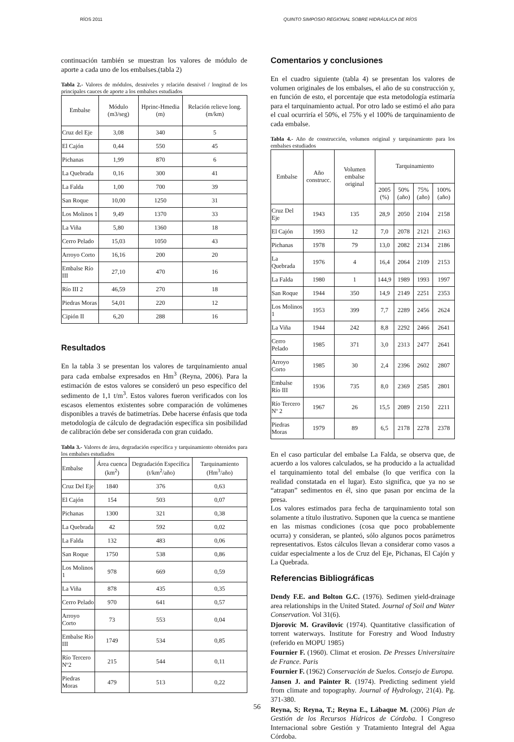RÍOS 2011 QUINTO SIMPOSIO REGIONAL SOBRE HIDRÁULICA DE RÍOS
continuación también se muestran los valores de módulo de aporte a cada uno de los embalses.(tabla 2)
Tabla 2.- Valores de módulos, desniveles y relación desnivel / longitud de los principales cauces de aporte a los embalses estudiados
| Embalse | Módulo (m3/seg) | Hprinc-Hmedia (m) | Relación relieve long. (m/km) |
| --- | --- | --- | --- |
| Cruz del Eje | 3,08 | 340 | 5 |
| El Cajón | 0,44 | 550 | 45 |
| Pichanas | 1,99 | 870 | 6 |
| La Quebrada | 0,16 | 300 | 41 |
| La Falda | 1,00 | 700 | 39 |
| San Roque | 10,00 | 1250 | 31 |
| Los Molinos 1 | 9,49 | 1370 | 33 |
| La Viña | 5,80 | 1360 | 18 |
| Cerro Pelado | 15,03 | 1050 | 43 |
| Arroyo Corto | 16,16 | 200 | 20 |
| Embalse Río III | 27,10 | 470 | 16 |
| Río III 2 | 46,59 | 270 | 18 |
| Piedras Moras | 54,01 | 220 | 12 |
| Cipión II | 6,20 | 288 | 16 |
Resultados
En la tabla 3 se presentan los valores de tarquinamiento anual para cada embalse expresados en Hm<sup>3</sup> (Reyna, 2006). Para la estimación de estos valores se consideró un peso específico del sedimento de 1,1 t/m<sup>3</sup>. Estos valores fueron verificados con los escasos elementos existentes sobre comparación de volúmenes disponibles a través de batimetrías. Debe hacerse énfasis que toda metodología de cálculo de degradación específica sin posibilidad de calibración debe ser considerada con gran cuidado.
Tabla 3.- Valores de área, degradación específica y tarquinamiento obtenidos para los embalses estudiados
| Embalse | Área cuenca (km<sup>2</sup>) | Degradación Específica (t/km<sup>2</sup>/año) | Tarquinamiento (Hm<sup>3</sup>/año) |
| --- | --- | --- | --- |
| Cruz Del Eje | 1840 | 376 | 0,63 |
| El Cajón | 154 | 503 | 0,07 |
| Pichanas | 1300 | 321 | 0,38 |
| La Quebrada | 42 | 592 | 0,02 |
| La Falda | 132 | 483 | 0,06 |
| San Roque | 1750 | 538 | 0,86 |
| Los Molinos 1 | 978 | 669 | 0,59 |
| La Viña | 878 | 435 | 0,35 |
| Cerro Pelado | 970 | 641 | 0,57 |
| Arroyo Corto | 73 | 553 | 0,04 |
| Embalse Río III | 1749 | 534 | 0,85 |
| Río Tercero Nº2 | 215 | 544 | 0,11 |
| Piedras Moras | 479 | 513 | 0,22 |
Comentarios y conclusiones
En el cuadro siguiente (tabla 4) se presentan los valores de volumen originales de los embalses, el año de su construcción y, en función de esto, el porcentaje que esta metodología estimaría para el tarquinamiento actual. Por otro lado se estimó el año para el cual ocurriría el 50%, el 75% y el 100% de tarquinamiento de cada embalse.
Tabla 4.- Año de construcción, volumen original y tarquinamiento para los embalses estudiados
| Embalse | Año construcc. | Volumen embalse original | Tarquinamiento | | | |
| --- | --- | --- | --- | --- | --- | --- |
| | | | 2005 (%) | 50% (año) | 75% (año) | 100% (año) |
| Cruz Del Eje | 1943 | 135 | 28,9 | 2050 | 2104 | 2158 |
| El Cajón | 1993 | 12 | 7,0 | 2078 | 2121 | 2163 |
| Pichanas | 1978 | 79 | 13,0 | 2082 | 2134 | 2186 |
| La Quebrada | 1976 | 4 | 16,4 | 2064 | 2109 | 2153 |
| La Falda | 1980 | 1 | 144,9 | 1989 | 1993 | 1997 |
| San Roque | 1944 | 350 | 14,9 | 2149 | 2251 | 2353 |
| Los Molinos 1 | 1953 | 399 | 7,7 | 2289 | 2456 | 2624 |
| La Viña | 1944 | 242 | 8,8 | 2292 | 2466 | 2641 |
| Cerro Pelado | 1985 | 371 | 3,0 | 2313 | 2477 | 2641 |
| Arroyo Corto | 1985 | 30 | 2,4 | 2396 | 2602 | 2807 |
| Embalse Río III | 1936 | 735 | 8,0 | 2369 | 2585 | 2801 |
| Río Tercero Nº 2 | 1967 | 26 | 15,5 | 2089 | 2150 | 2211 |
| Piedras Moras | 1979 | 89 | 6,5 | 2178 | 2278 | 2378 |
En el caso particular del embalse La Falda, se observa que, de acuerdo a los valores calculados, se ha producido a la actualidad el tarquinamiento total del embalse (lo que verifica con la realidad constatada en el lugar). Esto significa, que ya no se “atrapan” sedimentos en él, sino que pasan por encima de la presa.
Los valores estimados para fecha de tarquinamiento total son solamente a título ilustrativo. Suponen que la cuenca se mantiene en las mismas condiciones (cosa que poco probablemente ocurra) y consideran, se planteó, sólo algunos pocos parámetros representativos. Estos cálculos llevan a considerar como vasos a cuidar especialmente a los de Cruz del Eje, Pichanas, El Cajón y La Quebrada.
Referencias Bibliográficas
Dendy F.E. and Bolton G.C. (1976). Sedimen yield-drainage area relationships in the United Stated. Journal of Soil and Water Conservation. Vol 31(6).
Djorovic M. Gravilovic (1974). Quantitative classification of torrent waterways. Institute for Forestry and Wood Industry (referido en MOPU 1985)
Fournier F. (1960). Climat et erosion. De Presses Universitaire de France. Paris
Fournier F. (1962) Conservación de Suelos. Consejo de Europa.
Jansen J. and Painter R. (1974). Predicting sediment yield from climate and topography. Journal of Hydrology, 21(4). Pg. 371-380.
Reyna, S; Reyna, T.; Reyna E., Lábaque M. (2006) Plan de Gestión de los Recursos Hídricos de Córdoba. I Congreso Internacional sobre Gestión y Tratamiento Integral del Agua Córdoba.
56